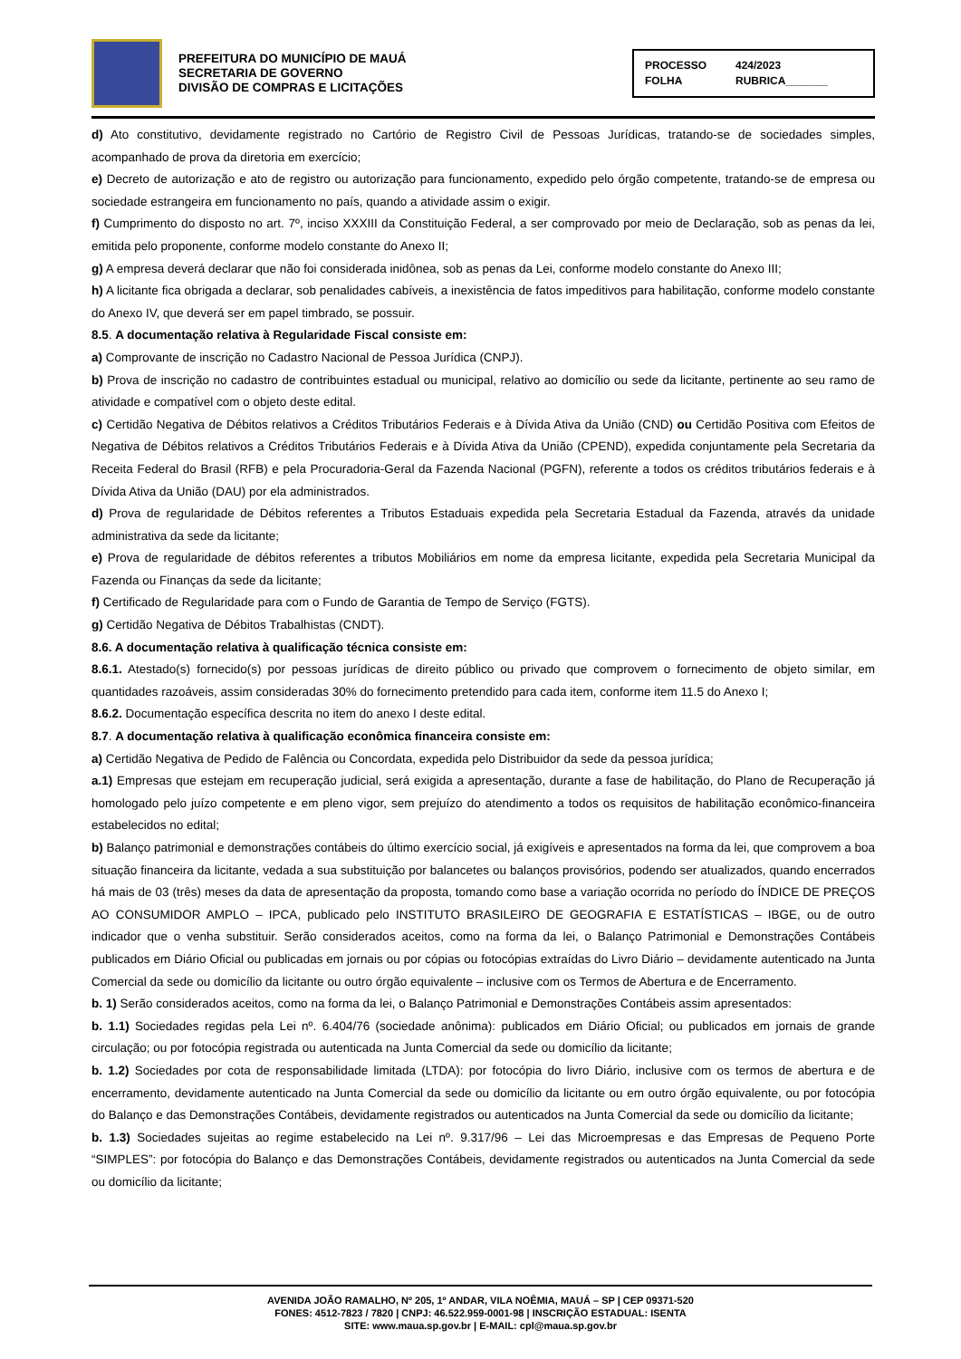PREFEITURA DO MUNICÍPIO DE MAUÁ
SECRETARIA DE GOVERNO
DIVISÃO DE COMPRAS E LICITAÇÕES
PROCESSO 424/2023 FOLHA RUBRICA_______
d) Ato constitutivo, devidamente registrado no Cartório de Registro Civil de Pessoas Jurídicas, tratando-se de sociedades simples, acompanhado de prova da diretoria em exercício;
e) Decreto de autorização e ato de registro ou autorização para funcionamento, expedido pelo órgão competente, tratando-se de empresa ou sociedade estrangeira em funcionamento no país, quando a atividade assim o exigir.
f) Cumprimento do disposto no art. 7º, inciso XXXIII da Constituição Federal, a ser comprovado por meio de Declaração, sob as penas da lei, emitida pelo proponente, conforme modelo constante do Anexo II;
g) A empresa deverá declarar que não foi considerada inidônea, sob as penas da Lei, conforme modelo constante do Anexo III;
h) A licitante fica obrigada a declarar, sob penalidades cabíveis, a inexistência de fatos impeditivos para habilitação, conforme modelo constante do Anexo IV, que deverá ser em papel timbrado, se possuir.
8.5. A documentação relativa à Regularidade Fiscal consiste em:
a) Comprovante de inscrição no Cadastro Nacional de Pessoa Jurídica (CNPJ).
b) Prova de inscrição no cadastro de contribuintes estadual ou municipal, relativo ao domicílio ou sede da licitante, pertinente ao seu ramo de atividade e compatível com o objeto deste edital.
c) Certidão Negativa de Débitos relativos a Créditos Tributários Federais e à Dívida Ativa da União (CND) ou Certidão Positiva com Efeitos de Negativa de Débitos relativos a Créditos Tributários Federais e à Dívida Ativa da União (CPEND), expedida conjuntamente pela Secretaria da Receita Federal do Brasil (RFB) e pela Procuradoria-Geral da Fazenda Nacional (PGFN), referente a todos os créditos tributários federais e à Dívida Ativa da União (DAU) por ela administrados.
d) Prova de regularidade de Débitos referentes a Tributos Estaduais expedida pela Secretaria Estadual da Fazenda, através da unidade administrativa da sede da licitante;
e) Prova de regularidade de débitos referentes a tributos Mobiliários em nome da empresa licitante, expedida pela Secretaria Municipal da Fazenda ou Finanças da sede da licitante;
f) Certificado de Regularidade para com o Fundo de Garantia de Tempo de Serviço (FGTS).
g) Certidão Negativa de Débitos Trabalhistas (CNDT).
8.6. A documentação relativa à qualificação técnica consiste em:
8.6.1. Atestado(s) fornecido(s) por pessoas jurídicas de direito público ou privado que comprovem o fornecimento de objeto similar, em quantidades razoáveis, assim consideradas 30% do fornecimento pretendido para cada item, conforme item 11.5 do Anexo I;
8.6.2. Documentação específica descrita no item do anexo I deste edital.
8.7. A documentação relativa à qualificação econômica financeira consiste em:
a) Certidão Negativa de Pedido de Falência ou Concordata, expedida pelo Distribuidor da sede da pessoa jurídica;
a.1) Empresas que estejam em recuperação judicial, será exigida a apresentação, durante a fase de habilitação, do Plano de Recuperação já homologado pelo juízo competente e em pleno vigor, sem prejuízo do atendimento a todos os requisitos de habilitação econômico-financeira estabelecidos no edital;
b) Balanço patrimonial e demonstrações contábeis do último exercício social, já exigíveis e apresentados na forma da lei, que comprovem a boa situação financeira da licitante, vedada a sua substituição por balancetes ou balanços provisórios, podendo ser atualizados, quando encerrados há mais de 03 (três) meses da data de apresentação da proposta, tomando como base a variação ocorrida no período do ÍNDICE DE PREÇOS AO CONSUMIDOR AMPLO – IPCA, publicado pelo INSTITUTO BRASILEIRO DE GEOGRAFIA E ESTATÍSTICAS – IBGE, ou de outro indicador que o venha substituir. Serão considerados aceitos, como na forma da lei, o Balanço Patrimonial e Demonstrações Contábeis publicados em Diário Oficial ou publicadas em jornais ou por cópias ou fotocópias extraídas do Livro Diário – devidamente autenticado na Junta Comercial da sede ou domicílio da licitante ou outro órgão equivalente – inclusive com os Termos de Abertura e de Encerramento.
b. 1) Serão considerados aceitos, como na forma da lei, o Balanço Patrimonial e Demonstrações Contábeis assim apresentados:
b. 1.1) Sociedades regidas pela Lei nº. 6.404/76 (sociedade anônima): publicados em Diário Oficial; ou publicados em jornais de grande circulação; ou por fotocópia registrada ou autenticada na Junta Comercial da sede ou domicílio da licitante;
b. 1.2) Sociedades por cota de responsabilidade limitada (LTDA): por fotocópia do livro Diário, inclusive com os termos de abertura e de encerramento, devidamente autenticado na Junta Comercial da sede ou domicílio da licitante ou em outro órgão equivalente, ou por fotocópia do Balanço e das Demonstrações Contábeis, devidamente registrados ou autenticados na Junta Comercial da sede ou domicílio da licitante;
b. 1.3) Sociedades sujeitas ao regime estabelecido na Lei nº. 9.317/96 – Lei das Microempresas e das Empresas de Pequeno Porte “SIMPLES”: por fotocópia do Balanço e das Demonstrações Contábeis, devidamente registrados ou autenticados na Junta Comercial da sede ou domicílio da licitante;
AVENIDA JOÃO RAMALHO, Nº 205, 1º ANDAR, VILA NOÊMIA, MAUÁ – SP | CEP 09371-520
FONES: 4512-7823 / 7820 | CNPJ: 46.522.959-0001-98 | INSCRIÇÃO ESTADUAL: ISENTA
SITE: www.maua.sp.gov.br | E-MAIL: cpl@maua.sp.gov.br